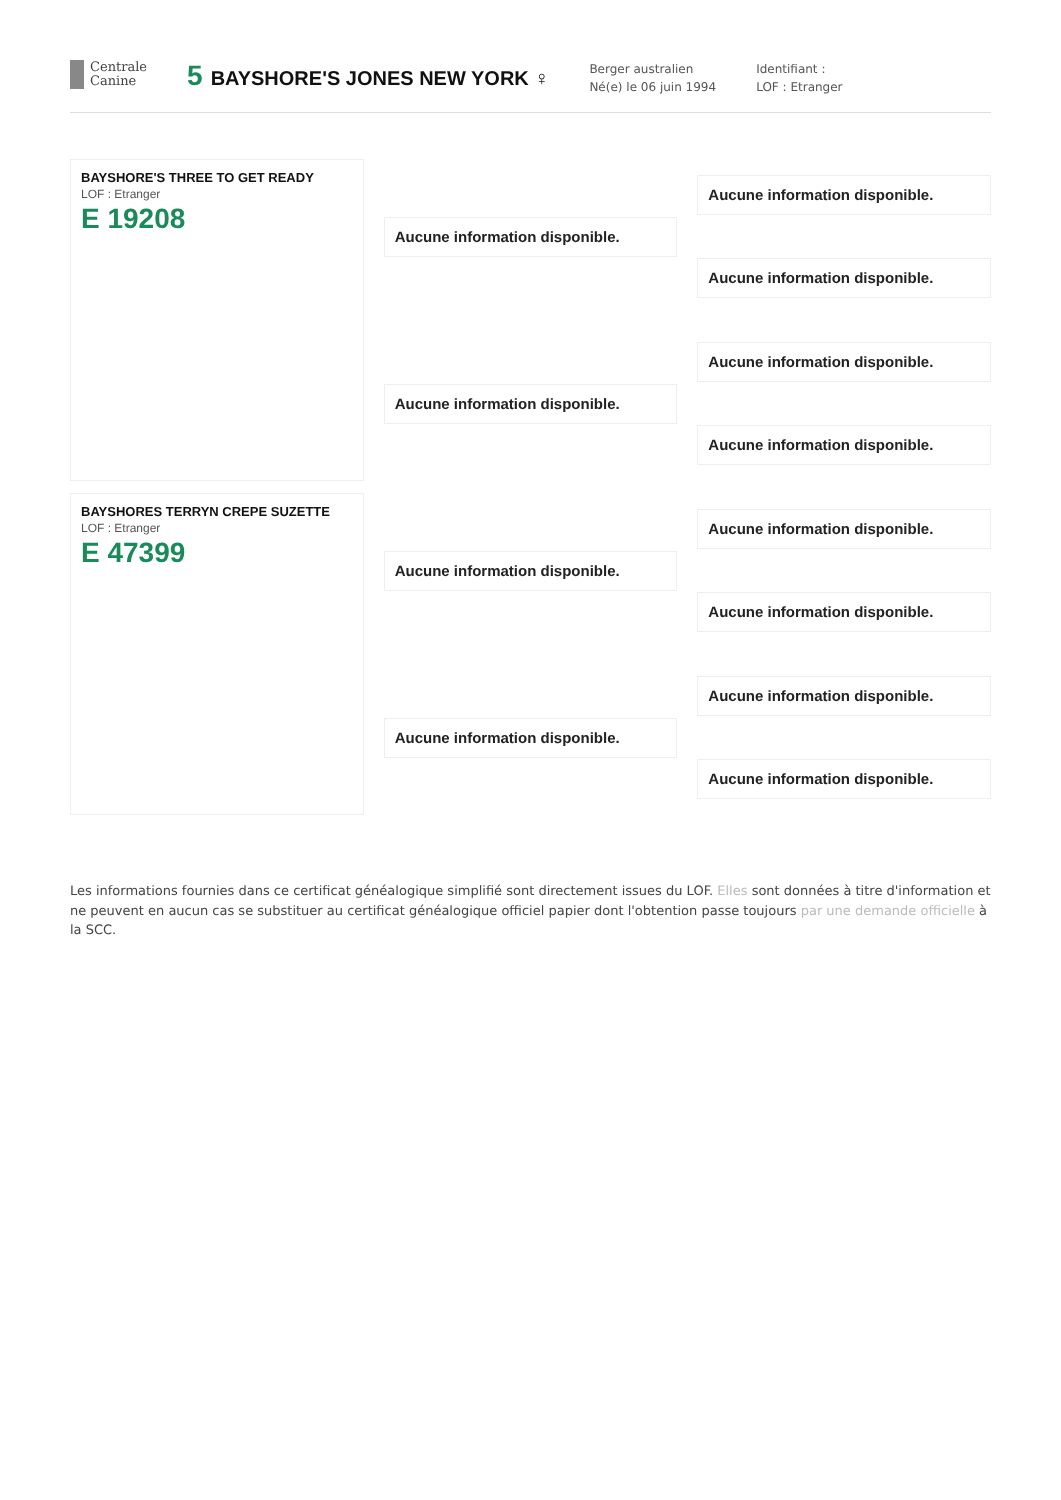Centrale
Canine
5 BAYSHORE'S JONES NEW YORK ♀
Berger australien
Né(e) le 06 juin 1994
Identifiant :
LOF : Etranger
BAYSHORE'S THREE TO GET READY
LOF : Etranger
E 19208
BAYSHORES TERRYN CREPE SUZETTE
LOF : Etranger
E 47399
Aucune information disponible.
Aucune information disponible.
Aucune information disponible.
Aucune information disponible.
Aucune information disponible.
Aucune information disponible.
Aucune information disponible.
Aucune information disponible.
Aucune information disponible.
Aucune information disponible.
Aucune information disponible.
Aucune information disponible.
Les informations fournies dans ce certificat généalogique simplifié sont directement issues du LOF. Elles sont données à titre d'information et ne peuvent en aucun cas se substituer au certificat généalogique officiel papier dont l'obtention passe toujours par une demande officielle à la SCC.